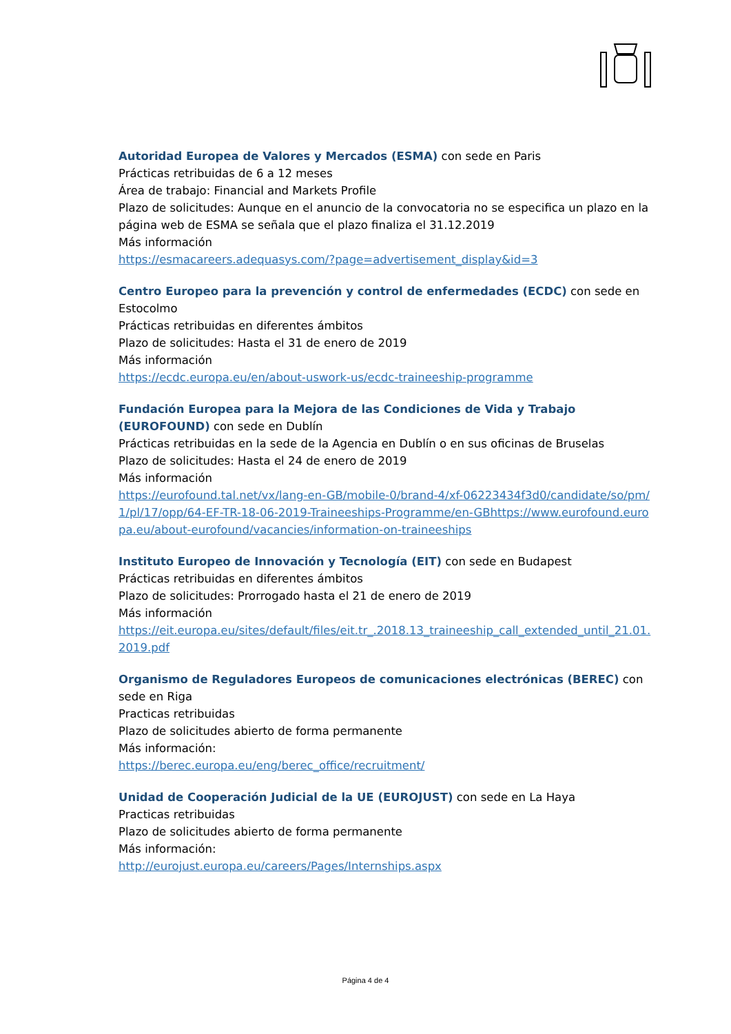Autoridad Europea de Valores y Mercados (ESMA) con sede en Paris
Prácticas retribuidas de 6 a 12 meses
Área de trabajo: Financial and Markets Profile
Plazo de solicitudes: Aunque en el anuncio de la convocatoria no se especifica un plazo en la página web de ESMA se señala que el plazo finaliza el 31.12.2019
Más información
https://esmacareers.adequasys.com/?page=advertisement_display&id=3
Centro Europeo para la prevención y control de enfermedades (ECDC) con sede en Estocolmo
Prácticas retribuidas en diferentes ámbitos
Plazo de solicitudes: Hasta el 31 de enero de 2019
Más información
https://ecdc.europa.eu/en/about-uswork-us/ecdc-traineeship-programme
Fundación Europea para la Mejora de las Condiciones de Vida y Trabajo (EUROFOUND) con sede en Dublín
Prácticas retribuidas en la sede de la Agencia en Dublín o en sus oficinas de Bruselas
Plazo de solicitudes: Hasta el 24 de enero de 2019
Más información
https://eurofound.tal.net/vx/lang-en-GB/mobile-0/brand-4/xf-06223434f3d0/candidate/so/pm/1/pl/17/opp/64-EF-TR-18-06-2019-Traineeships-Programme/en-GBhttps://www.eurofound.europa.eu/about-eurofound/vacancies/information-on-traineeships
Instituto Europeo de Innovación y Tecnología (EIT) con sede en Budapest
Prácticas retribuidas en diferentes ámbitos
Plazo de solicitudes: Prorrogado hasta el 21 de enero de 2019
Más información
https://eit.europa.eu/sites/default/files/eit.tr_.2018.13_traineeship_call_extended_until_21.01.2019.pdf
Organismo de Reguladores Europeos de comunicaciones electrónicas (BEREC) con sede en Riga
Practicas retribuidas
Plazo de solicitudes abierto de forma permanente
Más información:
https://berec.europa.eu/eng/berec_office/recruitment/
Unidad de Cooperación Judicial de la UE (EUROJUST) con sede en La Haya
Practicas retribuidas
Plazo de solicitudes abierto de forma permanente
Más información:
http://eurojust.europa.eu/careers/Pages/Internships.aspx
Página 4 de 4